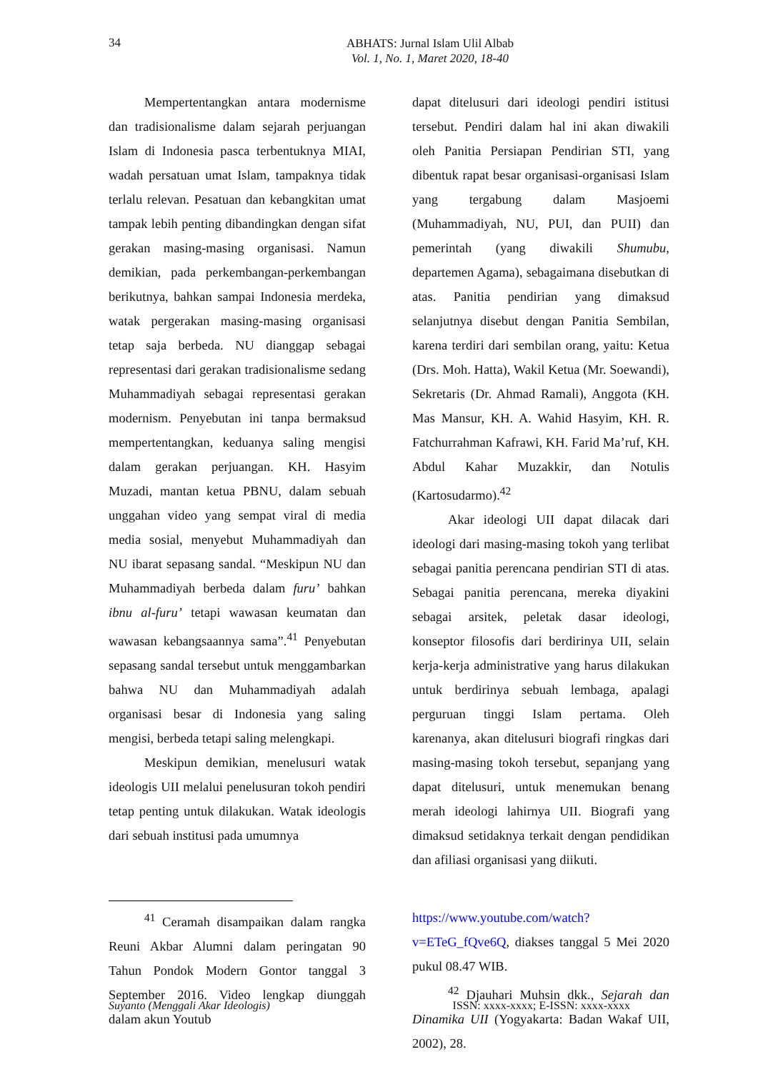34
ABHATS: Jurnal Islam Ulil Albab
Vol. 1, No. 1, Maret 2020, 18-40
Mempertentangkan antara modernisme dan tradisionalisme dalam sejarah perjuangan Islam di Indonesia pasca terbentuknya MIAI, wadah persatuan umat Islam, tampaknya tidak terlalu relevan. Pesatuan dan kebangkitan umat tampak lebih penting dibandingkan dengan sifat gerakan masing-masing organisasi. Namun demikian, pada perkembangan-perkembangan berikutnya, bahkan sampai Indonesia merdeka, watak pergerakan masing-masing organisasi tetap saja berbeda. NU dianggap sebagai representasi dari gerakan tradisionalisme sedang Muhammadiyah sebagai representasi gerakan modernism. Penyebutan ini tanpa bermaksud mempertentangkan, keduanya saling mengisi dalam gerakan perjuangan. KH. Hasyim Muzadi, mantan ketua PBNU, dalam sebuah unggahan video yang sempat viral di media media sosial, menyebut Muhammadiyah dan NU ibarat sepasang sandal. “Meskipun NU dan Muhammadiyah berbeda dalam furu’ bahkan ibnu al-furu’ tetapi wawasan keumatan dan wawasan kebangsaannya sama”.<sup>41</sup> Penyebutan sepasang sandal tersebut untuk menggambarkan bahwa NU dan Muhammadiyah adalah organisasi besar di Indonesia yang saling mengisi, berbeda tetapi saling melengkapi.
Meskipun demikian, menelusuri watak ideologis UII melalui penelusuran tokoh pendiri tetap penting untuk dilakukan. Watak ideologis dari sebuah institusi pada umumnya
dapat ditelusuri dari ideologi pendiri istitusi tersebut. Pendiri dalam hal ini akan diwakili oleh Panitia Persiapan Pendirian STI, yang dibentuk rapat besar organisasi-organisasi Islam yang tergabung dalam Masjoemi (Muhammadiyah, NU, PUI, dan PUII) dan pemerintah (yang diwakili Shumubu, departemen Agama), sebagaimana disebutkan di atas. Panitia pendirian yang dimaksud selanjutnya disebut dengan Panitia Sembilan, karena terdiri dari sembilan orang, yaitu: Ketua (Drs. Moh. Hatta), Wakil Ketua (Mr. Soewandi), Sekretaris (Dr. Ahmad Ramali), Anggota (KH. Mas Mansur, KH. A. Wahid Hasyim, KH. R. Fatchurrahman Kafrawi, KH. Farid Ma’ruf, KH. Abdul Kahar Muzakkir, dan Notulis (Kartosudarmo).<sup>42</sup>
Akar ideologi UII dapat dilacak dari ideologi dari masing-masing tokoh yang terlibat sebagai panitia perencana pendirian STI di atas. Sebagai panitia perencana, mereka diyakini sebagai arsitek, peletak dasar ideologi, konseptor filosofis dari berdirinya UII, selain kerja-kerja administrative yang harus dilakukan untuk berdirinya sebuah lembaga, apalagi perguruan tinggi Islam pertama. Oleh karenanya, akan ditelusuri biografi ringkas dari masing-masing tokoh tersebut, sepanjang yang dapat ditelusuri, untuk menemukan benang merah ideologi lahirnya UII. Biografi yang dimaksud setidaknya terkait dengan pendidikan dan afiliasi organisasi yang diikuti.
<sup>41</sup> Ceramah disampaikan dalam rangka Reuni Akbar Alumni dalam peringatan 90 Tahun Pondok Modern Gontor tanggal 3 September 2016. Video lengkap diunggah dalam akun Youtub
https://www.youtube.com/watch?v=ETeG_fQve6Q, diakses tanggal 5 Mei 2020 pukul 08.47 WIB.
<sup>42</sup> Djauhari Muhsin dkk., Sejarah dan Dinamika UII (Yogyakarta: Badan Wakaf UII, 2002), 28.
Suyanto (Menggali Akar Ideologis) ISSN: xxxx-xxxx; E-ISSN: xxxx-xxxx